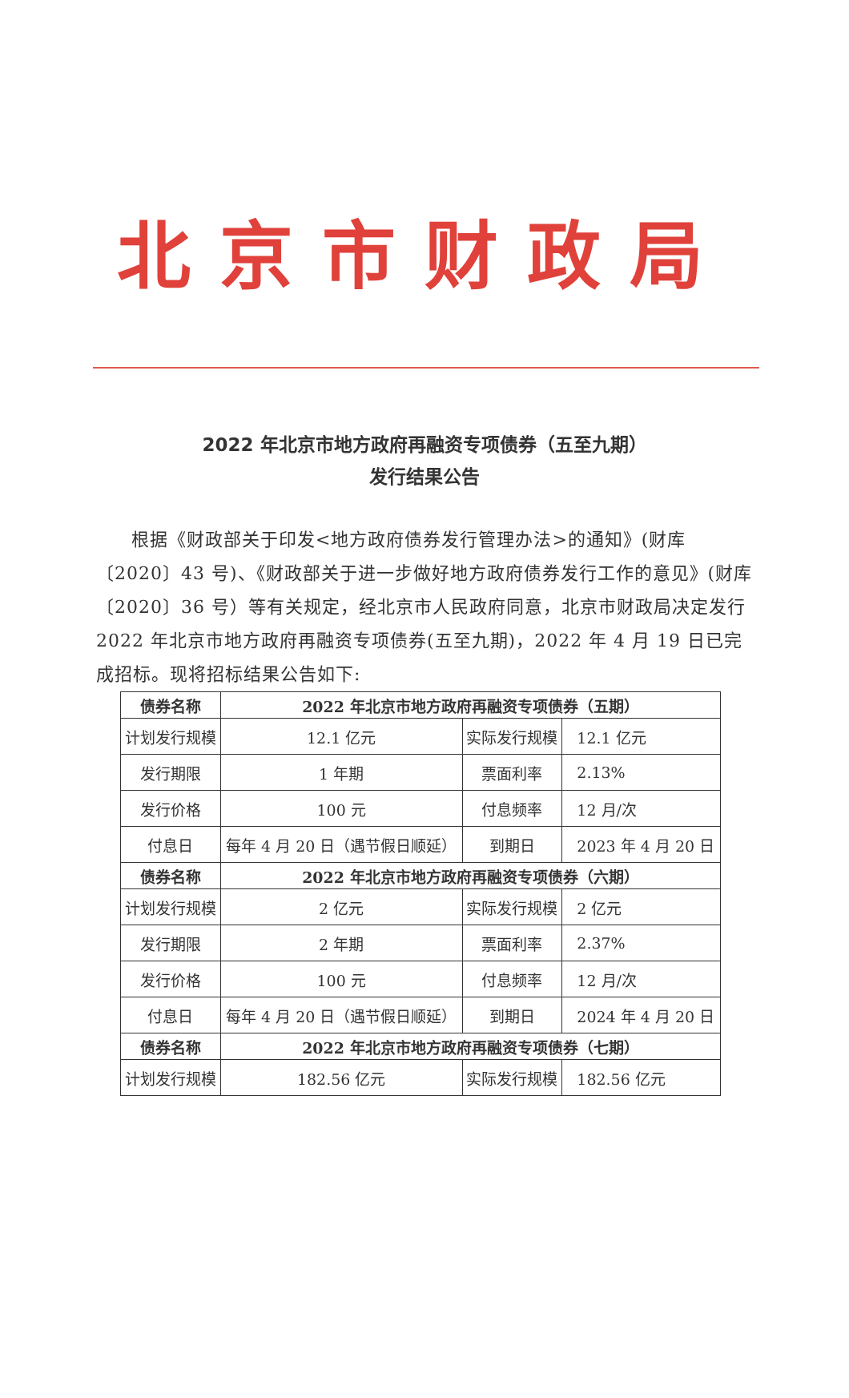北京市财政局
2022 年北京市地方政府再融资专项债券（五至九期）
发行结果公告
根据《财政部关于印发<地方政府债券发行管理办法>的通知》(财库〔2020〕43 号)、《财政部关于进一步做好地方政府债券发行工作的意见》(财库〔2020〕36 号）等有关规定，经北京市人民政府同意，北京市财政局决定发行 2022 年北京市地方政府再融资专项债券(五至九期)，2022 年 4 月 19 日已完成招标。现将招标结果公告如下:
| 债券名称 | 2022 年北京市地方政府再融资专项债券（五期） | | |
| --- | --- | --- | --- |
| 计划发行规模 | 12.1 亿元 | 实际发行规模 | 12.1 亿元 |
| 发行期限 | 1 年期 | 票面利率 | 2.13% |
| 发行价格 | 100 元 | 付息频率 | 12 月/次 |
| 付息日 | 每年 4 月 20 日（遇节假日顺延） | 到期日 | 2023 年 4 月 20 日 |
| 债券名称 | 2022 年北京市地方政府再融资专项债券（六期） | | |
| 计划发行规模 | 2 亿元 | 实际发行规模 | 2 亿元 |
| 发行期限 | 2 年期 | 票面利率 | 2.37% |
| 发行价格 | 100 元 | 付息频率 | 12 月/次 |
| 付息日 | 每年 4 月 20 日（遇节假日顺延） | 到期日 | 2024 年 4 月 20 日 |
| 债券名称 | 2022 年北京市地方政府再融资专项债券（七期） | | |
| 计划发行规模 | 182.56 亿元 | 实际发行规模 | 182.56 亿元 |